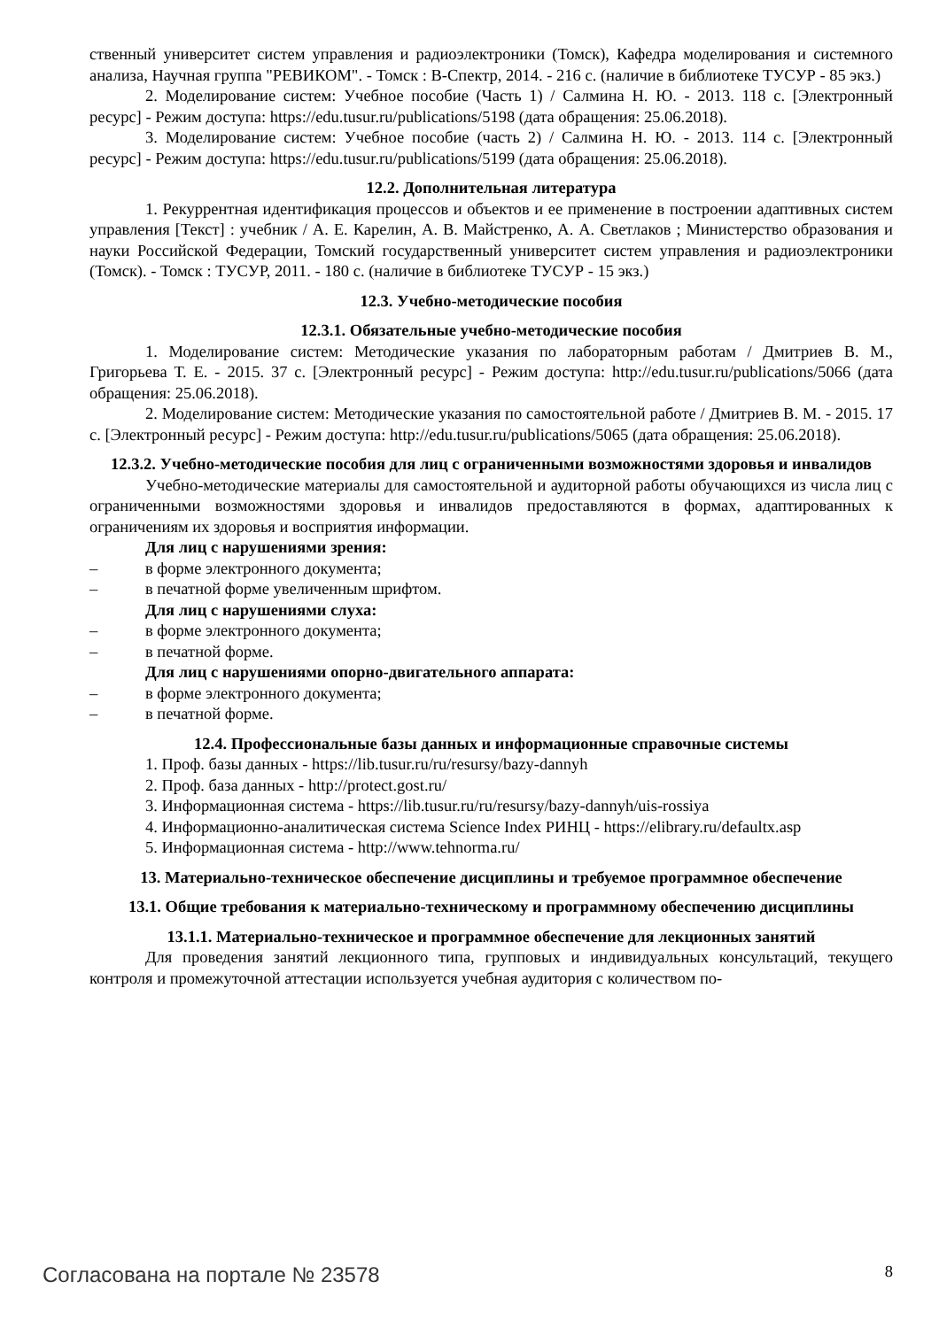ственный университет систем управления и радиоэлектроники (Томск), Кафедра моделирования и системного анализа, Научная группа "РЕВИКОМ". - Томск : В-Спектр, 2014. - 216 с. (наличие в библиотеке ТУСУР - 85 экз.)
2. Моделирование систем: Учебное пособие (Часть 1) / Салмина Н. Ю. - 2013. 118 с. [Электронный ресурс] - Режим доступа: https://edu.tusur.ru/publications/5198 (дата обращения: 25.06.2018).
3. Моделирование систем: Учебное пособие (часть 2) / Салмина Н. Ю. - 2013. 114 с. [Электронный ресурс] - Режим доступа: https://edu.tusur.ru/publications/5199 (дата обращения: 25.06.2018).
12.2. Дополнительная литература
1. Рекуррентная идентификация процессов и объектов и ее применение в построении адаптивных систем управления [Текст] : учебник / А. Е. Карелин, А. В. Майстренко, А. А. Светлаков ; Министерство образования и науки Российской Федерации, Томский государственный университет систем управления и радиоэлектроники (Томск). - Томск : ТУСУР, 2011. - 180 с. (наличие в библиотеке ТУСУР - 15 экз.)
12.3. Учебно-методические пособия
12.3.1. Обязательные учебно-методические пособия
1. Моделирование систем: Методические указания по лабораторным работам / Дмитриев В. М., Григорьева Т. Е. - 2015. 37 с. [Электронный ресурс] - Режим доступа: http://edu.tusur.ru/publications/5066 (дата обращения: 25.06.2018).
2. Моделирование систем: Методические указания по самостоятельной работе / Дмитриев В. М. - 2015. 17 с. [Электронный ресурс] - Режим доступа: http://edu.tusur.ru/publications/5065 (дата обращения: 25.06.2018).
12.3.2. Учебно-методические пособия для лиц с ограниченными возможностями здоровья и инвалидов
Учебно-методические материалы для самостоятельной и аудиторной работы обучающихся из числа лиц с ограниченными возможностями здоровья и инвалидов предоставляются в формах, адаптированных к ограничениям их здоровья и восприятия информации.
Для лиц с нарушениями зрения:
– в форме электронного документа;
– в печатной форме увеличенным шрифтом.
Для лиц с нарушениями слуха:
– в форме электронного документа;
– в печатной форме.
Для лиц с нарушениями опорно-двигательного аппарата:
– в форме электронного документа;
– в печатной форме.
12.4. Профессиональные базы данных и информационные справочные системы
1. Проф. базы данных - https://lib.tusur.ru/ru/resursy/bazy-dannyh
2. Проф. база данных - http://protect.gost.ru/
3. Информационная система - https://lib.tusur.ru/ru/resursy/bazy-dannyh/uis-rossiya
4. Информационно-аналитическая система Science Index РИНЦ - https://elibrary.ru/defaultx.asp
5. Информационная система - http://www.tehnorma.ru/
13. Материально-техническое обеспечение дисциплины и требуемое программное обеспечение
13.1. Общие требования к материально-техническому и программному обеспечению дисциплины
13.1.1. Материально-техническое и программное обеспечение для лекционных занятий
Для проведения занятий лекционного типа, групповых и индивидуальных консультаций, текущего контроля и промежуточной аттестации используется учебная аудитория с количеством по-
Согласована на портале № 23578 8